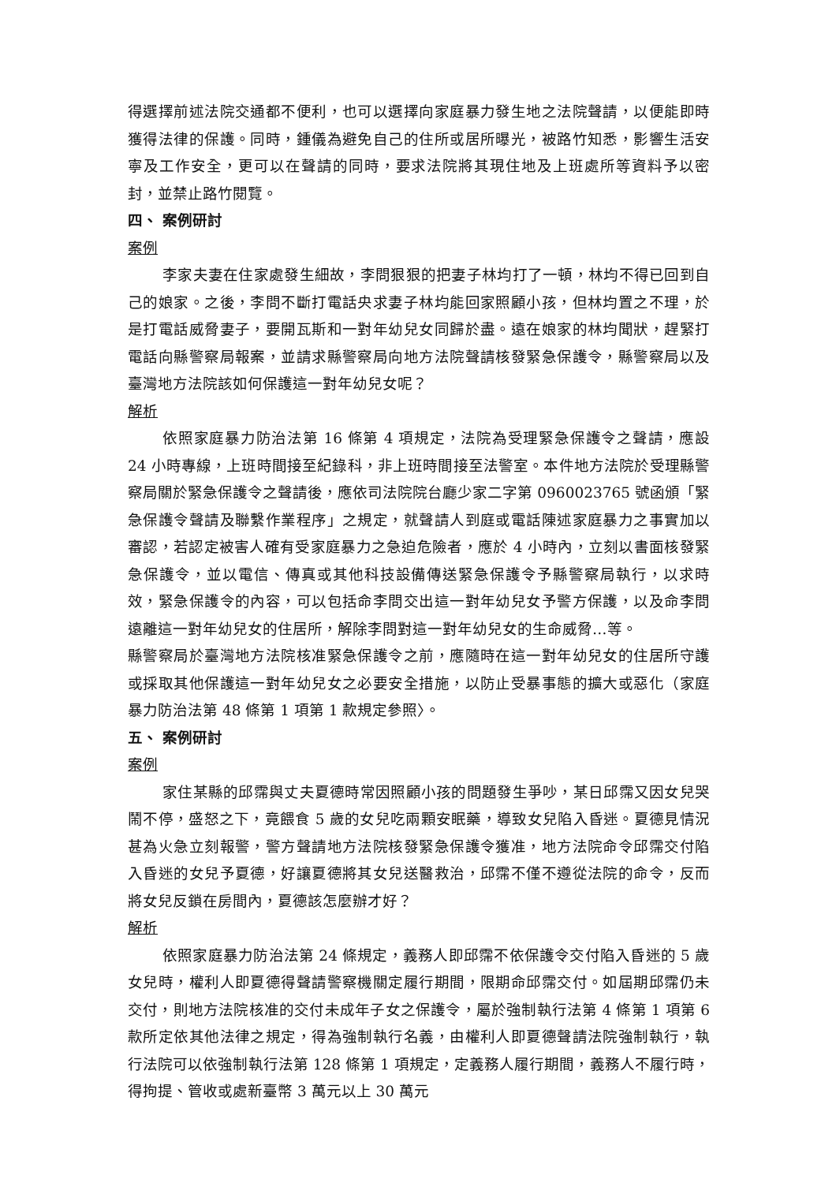得選擇前述法院交通都不便利，也可以選擇向家庭暴力發生地之法院聲請，以便能即時獲得法律的保護。同時，鍾儀為避免自己的住所或居所曝光，被路竹知悉，影響生活安寧及工作安全，更可以在聲請的同時，要求法院將其現住地及上班處所等資料予以密封，並禁止路竹閱覽。
四、 案例研討
案例
李家夫妻在住家處發生細故，李問狠狠的把妻子林均打了一頓，林均不得已回到自己的娘家。之後，李問不斷打電話央求妻子林均能回家照顧小孩，但林均置之不理，於是打電話威脅妻子，要開瓦斯和一對年幼兒女同歸於盡。遠在娘家的林均聞狀，趕緊打電話向縣警察局報案，並請求縣警察局向地方法院聲請核發緊急保護令，縣警察局以及臺灣地方法院該如何保護這一對年幼兒女呢？
解析
依照家庭暴力防治法第 16 條第 4 項規定，法院為受理緊急保護令之聲請，應設 24 小時專線，上班時間接至紀錄科，非上班時間接至法警室。本件地方法院於受理縣警察局關於緊急保護令之聲請後，應依司法院院台廳少家二字第 0960023765 號函頒「緊急保護令聲請及聯繫作業程序」之規定，就聲請人到庭或電話陳述家庭暴力之事實加以審認，若認定被害人確有受家庭暴力之急迫危險者，應於 4 小時內，立刻以書面核發緊急保護令，並以電信、傳真或其他科技設備傳送緊急保護令予縣警察局執行，以求時效，緊急保護令的內容，可以包括命李問交出這一對年幼兒女予警方保護，以及命李問遠離這一對年幼兒女的住居所，解除李問對這一對年幼兒女的生命威脅…等。
縣警察局於臺灣地方法院核准緊急保護令之前，應隨時在這一對年幼兒女的住居所守護或採取其他保護這一對年幼兒女之必要安全措施，以防止受暴事態的擴大或惡化（家庭暴力防治法第 48 條第 1 項第 1 款規定參照〉。
五、 案例研討
案例
家住某縣的邱霈與丈夫夏德時常因照顧小孩的問題發生爭吵，某日邱霈又因女兒哭鬧不停，盛怒之下，竟餵食 5 歲的女兒吃兩顆安眠藥，導致女兒陷入昏迷。夏德見情況甚為火急立刻報警，警方聲請地方法院核發緊急保護令獲准，地方法院命令邱霈交付陷入昏迷的女兒予夏德，好讓夏德將其女兒送醫救治，邱霈不僅不遵從法院的命令，反而將女兒反鎖在房間內，夏德該怎麼辦才好？
解析
依照家庭暴力防治法第 24 條規定，義務人即邱霈不依保護令交付陷入昏迷的 5 歲女兒時，權利人即夏德得聲請警察機關定履行期間，限期命邱霈交付。如屆期邱霈仍未交付，則地方法院核准的交付未成年子女之保護令，屬於強制執行法第 4 條第 1 項第 6 款所定依其他法律之規定，得為強制執行名義，由權利人即夏德聲請法院強制執行，執行法院可以依強制執行法第 128 條第 1 項規定，定義務人履行期間，義務人不履行時，得拘提、管收或處新臺幣 3 萬元以上 30 萬元